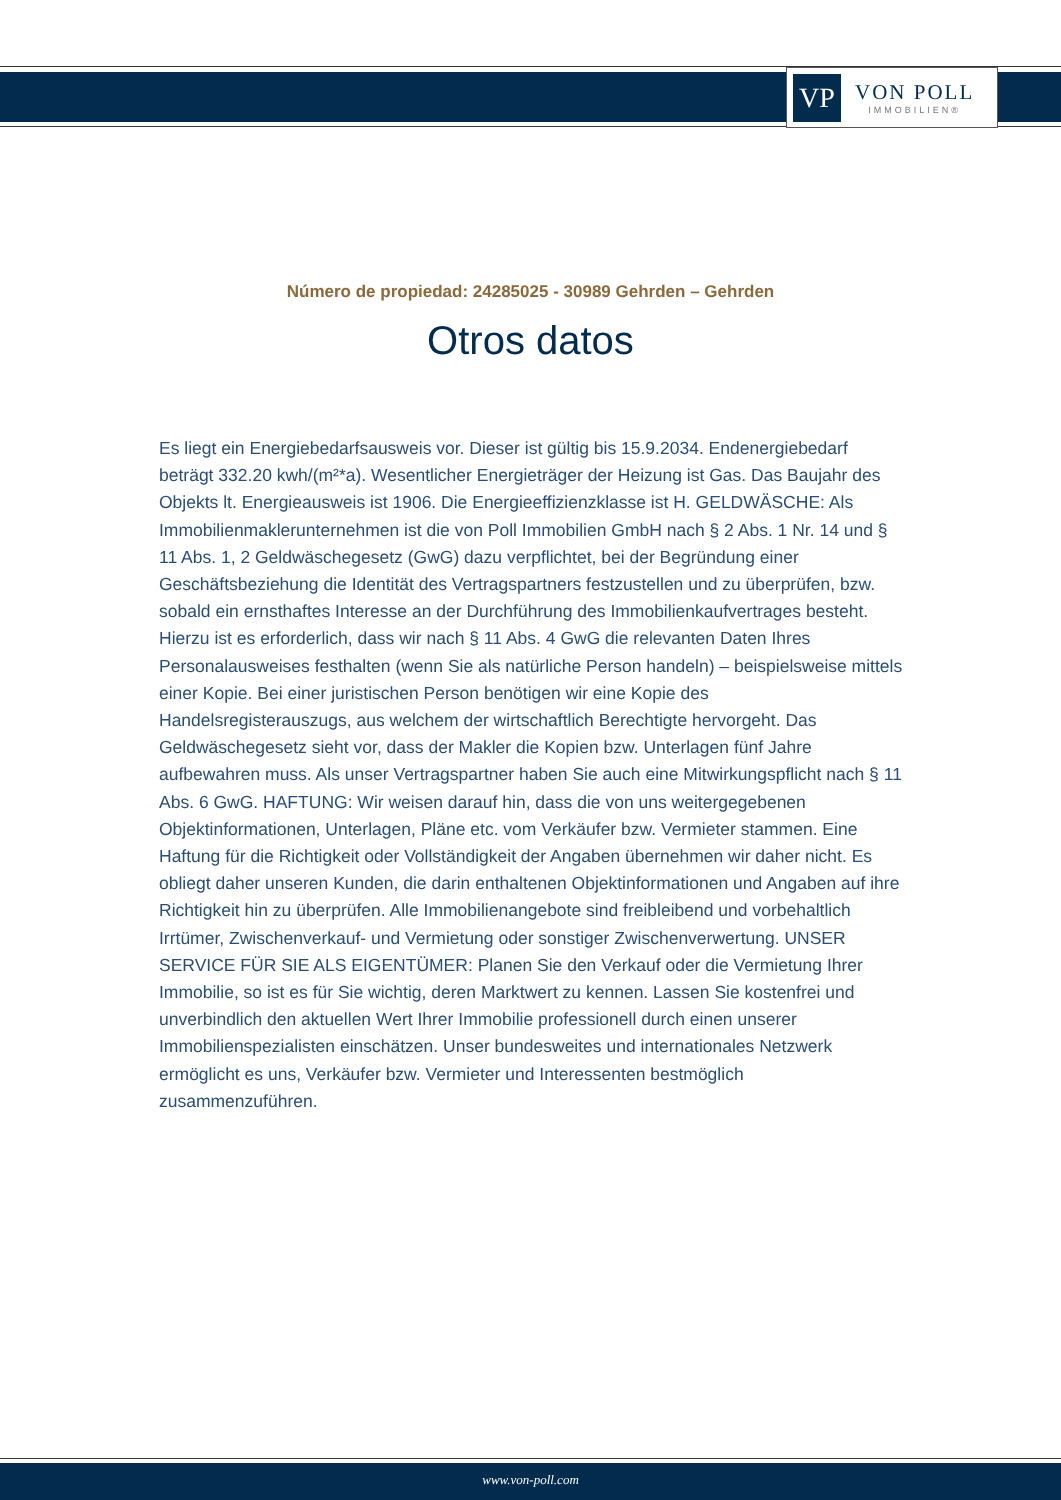VP
VON POLL
IMMOBILIEN®
Número de propiedad: 24285025 - 30989 Gehrden – Gehrden
Otros datos
Es liegt ein Energiebedarfsausweis vor. Dieser ist gültig bis 15.9.2034. Endenergiebedarf beträgt 332.20 kwh/(m²*a). Wesentlicher Energieträger der Heizung ist Gas. Das Baujahr des Objekts lt. Energieausweis ist 1906. Die Energieeffizienzklasse ist H. GELDWÄSCHE: Als Immobilienmaklerunternehmen ist die von Poll Immobilien GmbH nach § 2 Abs. 1 Nr. 14 und § 11 Abs. 1, 2 Geldwäschegesetz (GwG) dazu verpflichtet, bei der Begründung einer Geschäftsbeziehung die Identität des Vertragspartners festzustellen und zu überprüfen, bzw. sobald ein ernsthaftes Interesse an der Durchführung des Immobilienkaufvertrages besteht. Hierzu ist es erforderlich, dass wir nach § 11 Abs. 4 GwG die relevanten Daten Ihres Personalausweises festhalten (wenn Sie als natürliche Person handeln) – beispielsweise mittels einer Kopie. Bei einer juristischen Person benötigen wir eine Kopie des Handelsregisterauszugs, aus welchem der wirtschaftlich Berechtigte hervorgeht. Das Geldwäschegesetz sieht vor, dass der Makler die Kopien bzw. Unterlagen fünf Jahre aufbewahren muss. Als unser Vertragspartner haben Sie auch eine Mitwirkungspflicht nach § 11 Abs. 6 GwG. HAFTUNG: Wir weisen darauf hin, dass die von uns weitergegebenen Objektinformationen, Unterlagen, Pläne etc. vom Verkäufer bzw. Vermieter stammen. Eine Haftung für die Richtigkeit oder Vollständigkeit der Angaben übernehmen wir daher nicht. Es obliegt daher unseren Kunden, die darin enthaltenen Objektinformationen und Angaben auf ihre Richtigkeit hin zu überprüfen. Alle Immobilienangebote sind freibleibend und vorbehaltlich Irrtümer, Zwischenverkauf- und Vermietung oder sonstiger Zwischenverwertung. UNSER SERVICE FÜR SIE ALS EIGENTÜMER: Planen Sie den Verkauf oder die Vermietung Ihrer Immobilie, so ist es für Sie wichtig, deren Marktwert zu kennen. Lassen Sie kostenfrei und unverbindlich den aktuellen Wert Ihrer Immobilie professionell durch einen unserer Immobilienspezialisten einschätzen. Unser bundesweites und internationales Netzwerk ermöglicht es uns, Verkäufer bzw. Vermieter und Interessenten bestmöglich zusammenzuführen.
www.von-poll.com